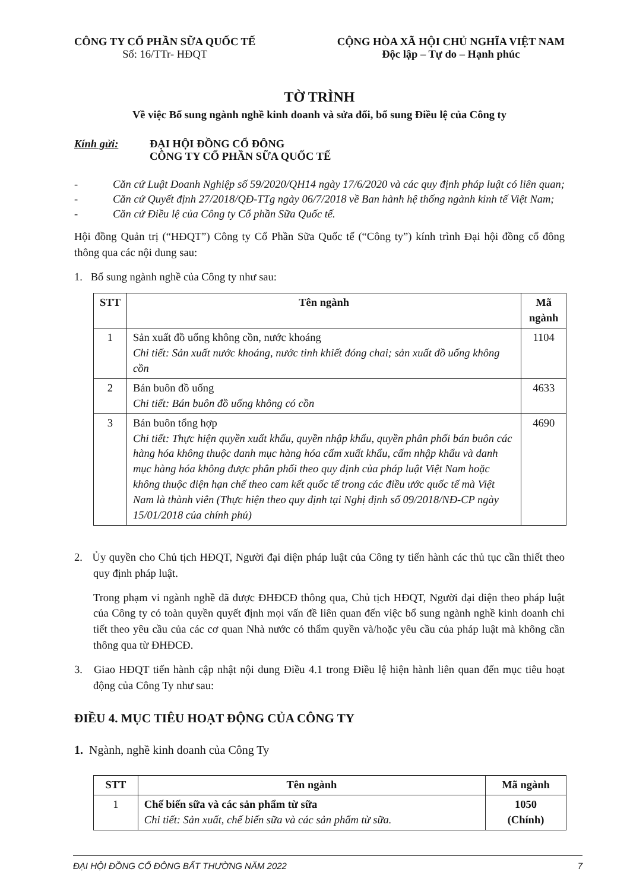CÔNG TY CỔ PHẦN SỮA QUỐC TẾ
Số: 16/TTr- HĐQT
CỘNG HÒA XÃ HỘI CHỦ NGHĨA VIỆT NAM
Độc lập – Tự do – Hạnh phúc
TỜ TRÌNH
Về việc Bổ sung ngành nghề kinh doanh và sửa đổi, bổ sung Điều lệ của Công ty
Kính gửi: ĐẠI HỘI ĐỒNG CỔ ĐÔNG
CÔNG TY CỔ PHẦN SỮA QUỐC TẾ
- Căn cứ Luật Doanh Nghiệp số 59/2020/QH14 ngày 17/6/2020 và các quy định pháp luật có liên quan;
- Căn cứ Quyết định 27/2018/QĐ-TTg ngày 06/7/2018 về Ban hành hệ thống ngành kinh tế Việt Nam;
- Căn cứ Điều lệ của Công ty Cổ phần Sữa Quốc tế.
Hội đồng Quản trị (“HĐQT”) Công ty Cổ Phần Sữa Quốc tế (“Công ty”) kính trình Đại hội đồng cổ đông thông qua các nội dung sau:
1. Bổ sung ngành nghề của Công ty như sau:
| STT | Tên ngành | Mã ngành |
| --- | --- | --- |
| 1 | Sản xuất đồ uống không cồn, nước khoáng Chi tiết: Sản xuất nước khoáng, nước tinh khiết đóng chai; sản xuất đồ uống không cồn | 1104 |
| 2 | Bán buôn đồ uống Chi tiết: Bán buôn đồ uống không có cồn | 4633 |
| 3 | Bán buôn tổng hợp Chi tiết: Thực hiện quyền xuất khẩu, quyền nhập khẩu, quyền phân phối bán buôn các hàng hóa không thuộc danh mục hàng hóa cấm xuất khẩu, cấm nhập khẩu và danh mục hàng hóa không được phân phối theo quy định của pháp luật Việt Nam hoặc không thuộc diện hạn chế theo cam kết quốc tế trong các điều ước quốc tế mà Việt Nam là thành viên (Thực hiện theo quy định tại Nghị định số 09/2018/NĐ-CP ngày 15/01/2018 của chính phủ) | 4690 |
2. Ủy quyền cho Chủ tịch HĐQT, Người đại diện pháp luật của Công ty tiến hành các thủ tục cần thiết theo quy định pháp luật.
Trong phạm vi ngành nghề đã được ĐHĐCĐ thông qua, Chủ tịch HĐQT, Người đại diện theo pháp luật của Công ty có toàn quyền quyết định mọi vấn đề liên quan đến việc bổ sung ngành nghề kinh doanh chi tiết theo yêu cầu của các cơ quan Nhà nước có thẩm quyền và/hoặc yêu cầu của pháp luật mà không cần thông qua từ ĐHĐCĐ.
3. Giao HĐQT tiến hành cập nhật nội dung Điều 4.1 trong Điều lệ hiện hành liên quan đến mục tiêu hoạt động của Công Ty như sau:
ĐIỀU 4. MỤC TIÊU HOẠT ĐỘNG CỦA CÔNG TY
1. Ngành, nghề kinh doanh của Công Ty
| STT | Tên ngành | Mã ngành |
| --- | --- | --- |
| 1 | Chế biến sữa và các sản phẩm từ sữa Chi tiết: Sản xuất, chế biến sữa và các sản phẩm từ sữa. | 1050 (Chính) |
ĐẠI HỘI ĐỒNG CỔ ĐÔNG BẤT THƯỜNG NĂM 2022 7